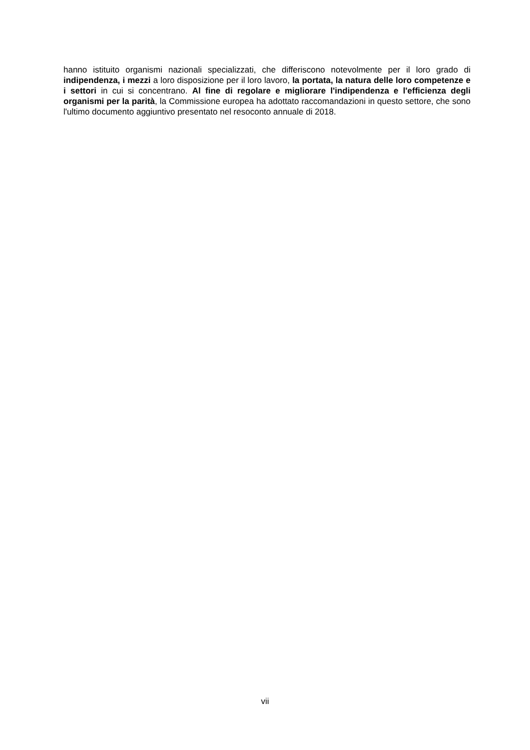hanno istituito organismi nazionali specializzati, che differiscono notevolmente per il loro grado di indipendenza, i mezzi a loro disposizione per il loro lavoro, la portata, la natura delle loro competenze e i settori in cui si concentrano. Al fine di regolare e migliorare l'indipendenza e l'efficienza degli organismi per la parità, la Commissione europea ha adottato raccomandazioni in questo settore, che sono l'ultimo documento aggiuntivo presentato nel resoconto annuale di 2018.
vii